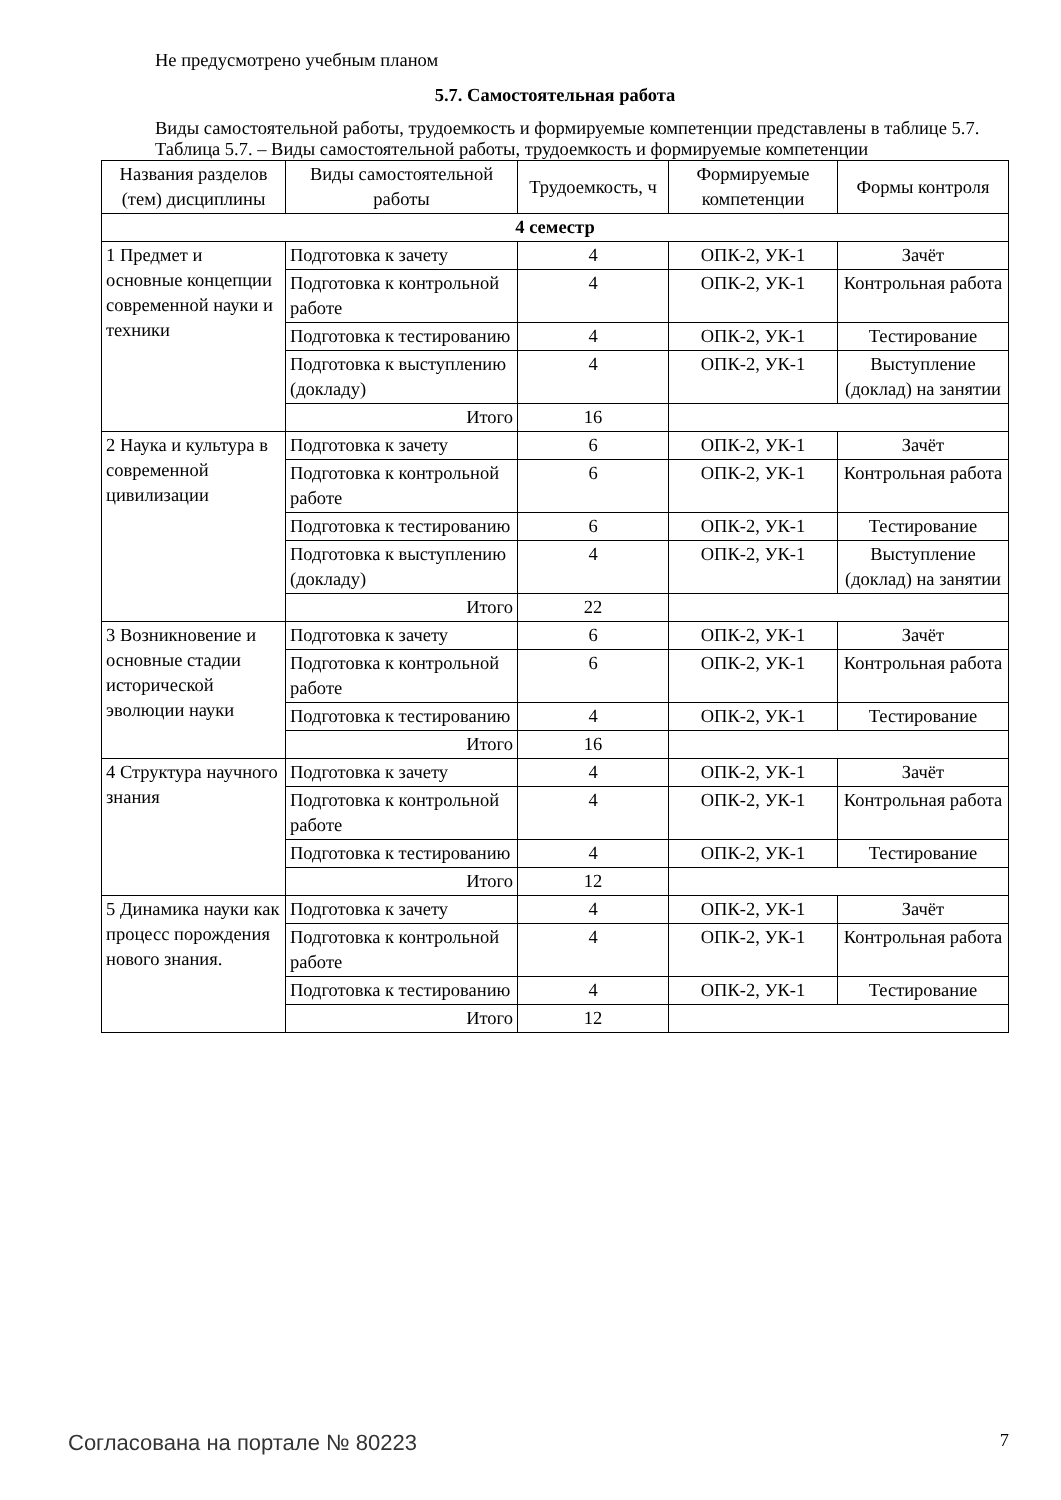Не предусмотрено учебным планом
5.7. Самостоятельная работа
Виды самостоятельной работы, трудоемкость и формируемые компетенции представлены в таблице 5.7.
Таблица 5.7. – Виды самостоятельной работы, трудоемкость и формируемые компетенции
| Названия разделов (тем) дисциплины | Виды самостоятельной работы | Трудоемкость, ч | Формируемые компетенции | Формы контроля |
| --- | --- | --- | --- | --- |
| 4 семестр | | | | |
| 1 Предмет и основные концепции современной науки и техники | Подготовка к зачету | 4 | ОПК-2, УК-1 | Зачёт |
| | Подготовка к контрольной работе | 4 | ОПК-2, УК-1 | Контрольная работа |
| | Подготовка к тестированию | 4 | ОПК-2, УК-1 | Тестирование |
| | Подготовка к выступлению (докладу) | 4 | ОПК-2, УК-1 | Выступление (доклад) на занятии |
| | Итого | 16 | | |
| 2 Наука и культура в современной цивилизации | Подготовка к зачету | 6 | ОПК-2, УК-1 | Зачёт |
| | Подготовка к контрольной работе | 6 | ОПК-2, УК-1 | Контрольная работа |
| | Подготовка к тестированию | 6 | ОПК-2, УК-1 | Тестирование |
| | Подготовка к выступлению (докладу) | 4 | ОПК-2, УК-1 | Выступление (доклад) на занятии |
| | Итого | 22 | | |
| 3 Возникновение и основные стадии исторической эволюции науки | Подготовка к зачету | 6 | ОПК-2, УК-1 | Зачёт |
| | Подготовка к контрольной работе | 6 | ОПК-2, УК-1 | Контрольная работа |
| | Подготовка к тестированию | 4 | ОПК-2, УК-1 | Тестирование |
| | Итого | 16 | | |
| 4 Структура научного знания | Подготовка к зачету | 4 | ОПК-2, УК-1 | Зачёт |
| | Подготовка к контрольной работе | 4 | ОПК-2, УК-1 | Контрольная работа |
| | Подготовка к тестированию | 4 | ОПК-2, УК-1 | Тестирование |
| | Итого | 12 | | |
| 5 Динамика науки как процесс порождения нового знания. | Подготовка к зачету | 4 | ОПК-2, УК-1 | Зачёт |
| | Подготовка к контрольной работе | 4 | ОПК-2, УК-1 | Контрольная работа |
| | Подготовка к тестированию | 4 | ОПК-2, УК-1 | Тестирование |
| | Итого | 12 | | |
Согласована на портале № 80223 7